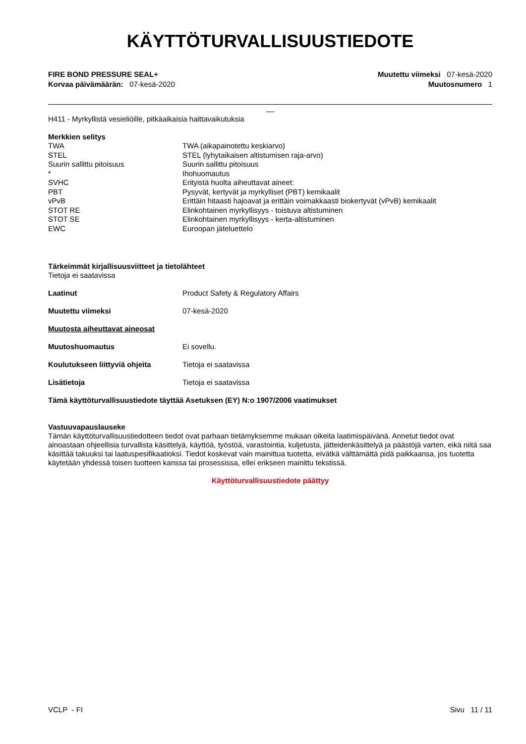KÄYTTÖTURVALLISUUSTIEDOTE
FIRE BOND PRESSURE SEAL+
Korvaa päivämäärän: 07-kesä-2020
Muutettu viimeksi 07-kesä-2020
Muutosnumero 1
__
H411 - Myrkyllistä vesieliöille, pitkäaikaisia haittavaikutuksia
Merkkien selitys
| TWA | TWA (aikapainotettu keskiarvo) |
| STEL | STEL (lyhytaikaisen altistumisen raja-arvo) |
| Suurin sallittu pitoisuus | Suurin sallittu pitoisuus |
| * | Ihohuomautus |
| SVHC | Erityistä huolta aiheuttavat aineet: |
| PBT | Pysyvät, kertyvät ja myrkylliset (PBT) kemikaalit |
| vPvB | Erittäin hitaasti hajoavat ja erittäin voimakkaasti biokertyvät (vPvB) kemikaalit |
| STOT RE | Elinkohtainen myrkyllisyys - toistuva altistuminen |
| STOT SE | Elinkohtainen myrkyllisyys - kerta-altistuminen |
| EWC | Euroopan jäteluettelo |
Tärkeimmät kirjallisuusviitteet ja tietolähteet
Tietoja ei saatavissa
Laatinut Product Safety & Regulatory Affairs
Muutettu viimeksi 07-kesä-2020
Muutosta aiheuttavat aineosat
Muutoshuomautus Ei sovellu.
Koulutukseen liittyviä ohjeita Tietoja ei saatavissa
Lisätietoja Tietoja ei saatavissa
Tämä käyttöturvallisuustiedote täyttää Asetuksen (EY) N:o 1907/2006 vaatimukset
Vastuuvapauslauseke
Tämän käyttöturvallisuustiedotteen tiedot ovat parhaan tietämyksemme mukaan oikeita laatimispäivänä. Annetut tiedot ovat ainoastaan ohjeellisia turvallista käsittelyä, käyttöä, työstöä, varastointia, kuljetusta, jätteidenkäsittelyä ja päästöjä varten, eikä niitä saa käsittää takuuksi tai laatuspesifikaatioksi. Tiedot koskevat vain mainittua tuotetta, eivätkä välttämättä pidä paikkaansa, jos tuotetta käytetään yhdessä toisen tuotteen kanssa tai prosessissa, ellei erikseen mainittu tekstissä.
Käyttöturvallisuustiedote päättyy
VCLP - FI Sivu 11 / 11